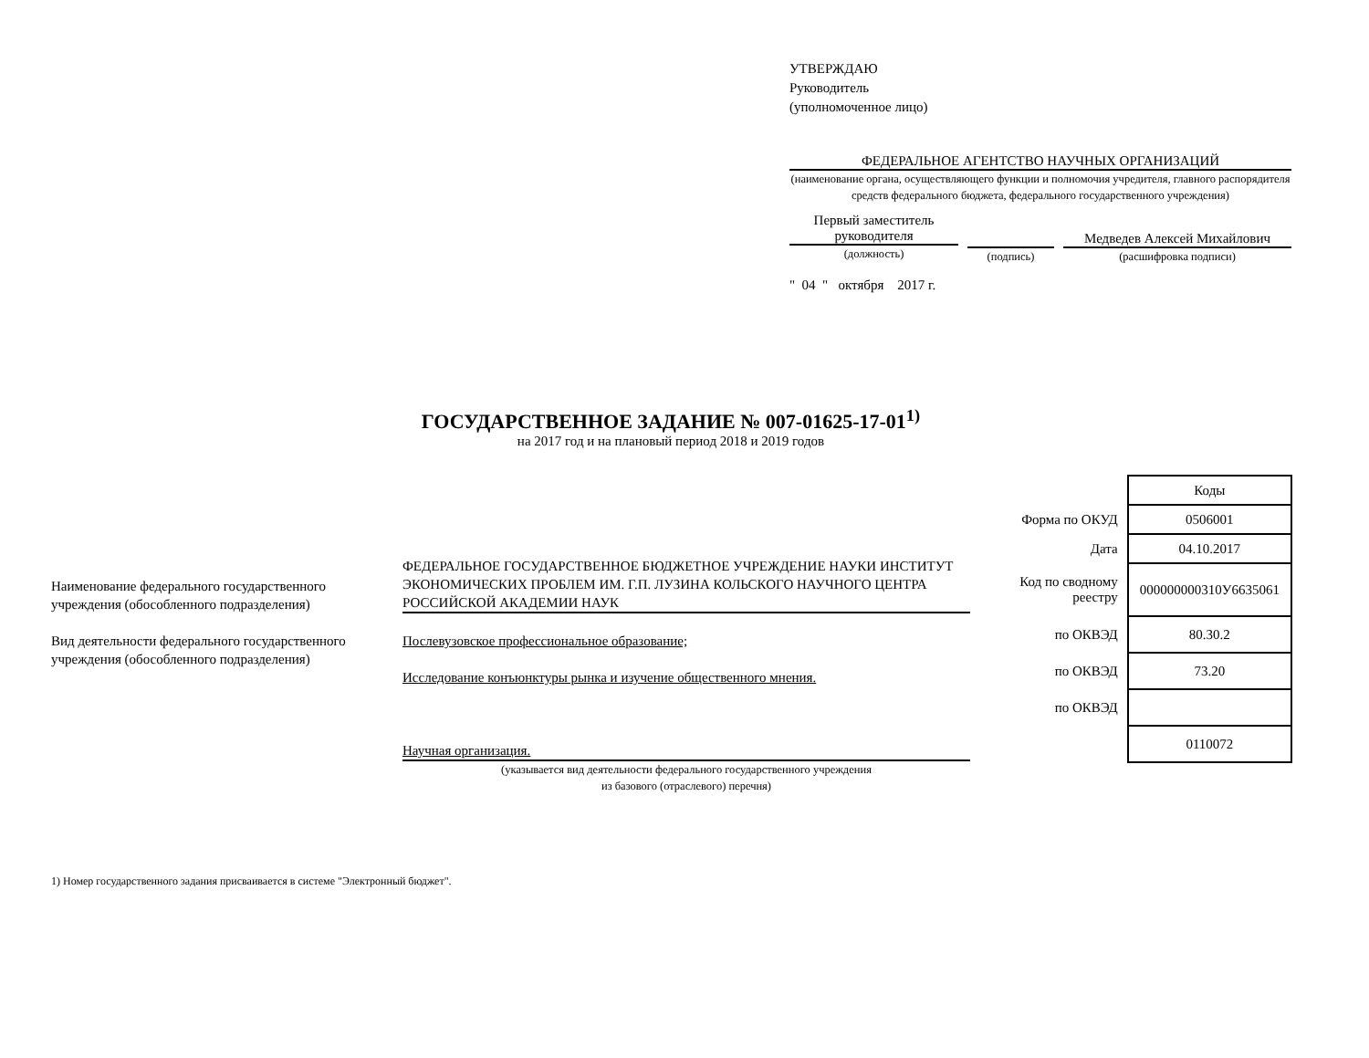УТВЕРЖДАЮ
Руководитель
(уполномоченное лицо)
ФЕДЕРАЛЬНОЕ АГЕНТСТВО НАУЧНЫХ ОРГАНИЗАЦИЙ
(наименование органа, осуществляющего функции и полномочия учредителя, главного распорядителя средств федерального бюджета, федерального государственного учреждения)
Первый заместитель руководителя
(должность)
(подпись)
Медведев Алексей Михайлович
(расшифровка подписи)
" 04 " октября 2017 г.
ГОСУДАРСТВЕННОЕ ЗАДАНИЕ № 007-01625-17-01<sup>1)</sup>
на 2017 год и на плановый период 2018 и 2019 годов
Наименование федерального государственного учреждения (обособленного подразделения)
Вид деятельности федерального государственного учреждения (обособленного подразделения)
ФЕДЕРАЛЬНОЕ ГОСУДАРСТВЕННОЕ БЮДЖЕТНОЕ УЧРЕЖДЕНИЕ НАУКИ ИНСТИТУТ ЭКОНОМИЧЕСКИХ ПРОБЛЕМ ИМ. Г.П. ЛУЗИНА КОЛЬСКОГО НАУЧНОГО ЦЕНТРА РОССИЙСКОЙ АКАДЕМИИ НАУК
Послевузовское профессиональное образование;
Исследование конъюнктуры рынка и изучение общественного мнения.
Научная организация.
(указывается вид деятельности федерального государственного учреждения
из базового (отраслевого) перечня)
| | Коды |
| Форма по ОКУД | 0506001 |
| Дата | 04.10.2017 |
| Код по сводному реестру | 000000000310У6635061 |
| по ОКВЭД | 80.30.2 |
| по ОКВЭД | 73.20 |
| по ОКВЭД | |
| | 0110072 |
1) Номер государственного задания присваивается в системе "Электронный бюджет".